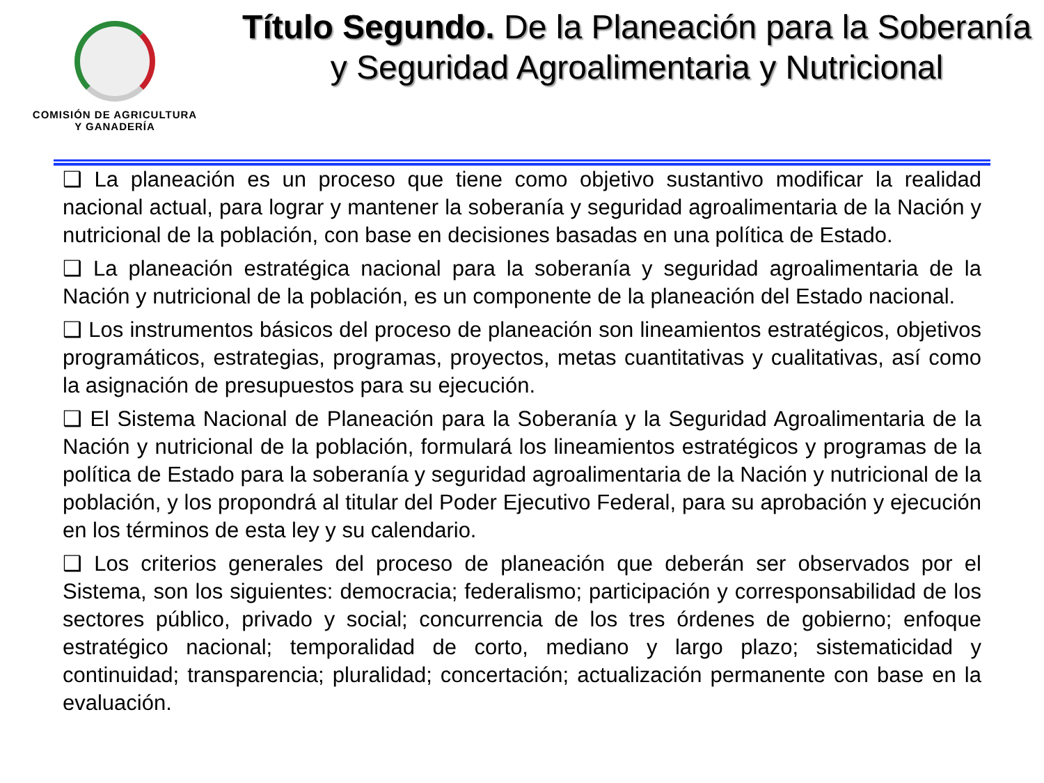COMISIÓN DE AGRICULTURA
Y GANADERÍA
Título Segundo. De la Planeación para la Soberanía y Seguridad Agroalimentaria y Nutricional
❑ La planeación es un proceso que tiene como objetivo sustantivo modificar la realidad nacional actual, para lograr y mantener la soberanía y seguridad agroalimentaria de la Nación y nutricional de la población, con base en decisiones basadas en una política de Estado.
❑ La planeación estratégica nacional para la soberanía y seguridad agroalimentaria de la Nación y nutricional de la población, es un componente de la planeación del Estado nacional.
❑ Los instrumentos básicos del proceso de planeación son lineamientos estratégicos, objetivos programáticos, estrategias, programas, proyectos, metas cuantitativas y cualitativas, así como la asignación de presupuestos para su ejecución.
❑ El Sistema Nacional de Planeación para la Soberanía y la Seguridad Agroalimentaria de la Nación y nutricional de la población, formulará los lineamientos estratégicos y programas de la política de Estado para la soberanía y seguridad agroalimentaria de la Nación y nutricional de la población, y los propondrá al titular del Poder Ejecutivo Federal, para su aprobación y ejecución en los términos de esta ley y su calendario.
❑ Los criterios generales del proceso de planeación que deberán ser observados por el Sistema, son los siguientes: democracia; federalismo; participación y corresponsabilidad de los sectores público, privado y social; concurrencia de los tres órdenes de gobierno; enfoque estratégico nacional; temporalidad de corto, mediano y largo plazo; sistematicidad y continuidad; transparencia; pluralidad; concertación; actualización permanente con base en la evaluación.